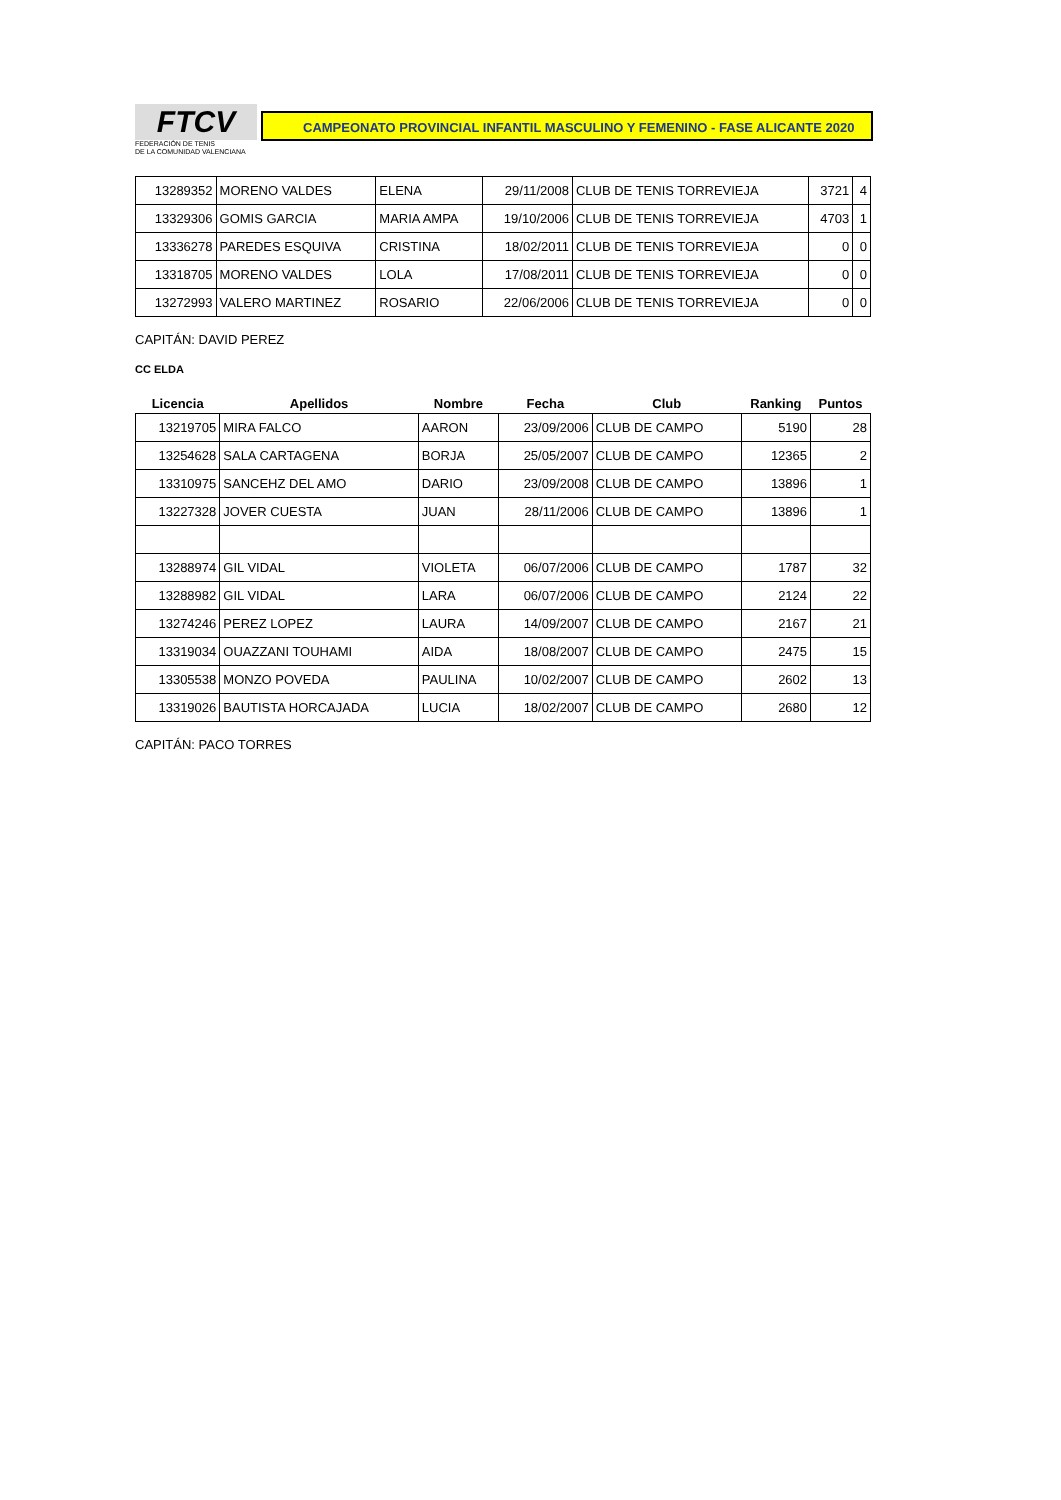FTCV
FEDERACIÓN DE TENIS
DE LA COMUNIDAD VALENCIANA
CAMPEONATO PROVINCIAL INFANTIL MASCULINO Y FEMENINO - FASE ALICANTE 2020
| 13289352 | MORENO VALDES | ELENA | 29/11/2008 | CLUB DE TENIS TORREVIEJA | 3721 | 4 |
| 13329306 | GOMIS GARCIA | MARIA AMPA | 19/10/2006 | CLUB DE TENIS TORREVIEJA | 4703 | 1 |
| 13336278 | PAREDES ESQUIVA | CRISTINA | 18/02/2011 | CLUB DE TENIS TORREVIEJA | 0 | 0 |
| 13318705 | MORENO VALDES | LOLA | 17/08/2011 | CLUB DE TENIS TORREVIEJA | 0 | 0 |
| 13272993 | VALERO MARTINEZ | ROSARIO | 22/06/2006 | CLUB DE TENIS TORREVIEJA | 0 | 0 |
CAPITÁN: DAVID PEREZ
CC ELDA
| Licencia | Apellidos | Nombre | Fecha | Club | Ranking | Puntos |
| --- | --- | --- | --- | --- | --- | --- |
| 13219705 | MIRA FALCO | AARON | 23/09/2006 | CLUB DE CAMPO | 5190 | 28 |
| 13254628 | SALA CARTAGENA | BORJA | 25/05/2007 | CLUB DE CAMPO | 12365 | 2 |
| 13310975 | SANCEHZ DEL AMO | DARIO | 23/09/2008 | CLUB DE CAMPO | 13896 | 1 |
| 13227328 | JOVER CUESTA | JUAN | 28/11/2006 | CLUB DE CAMPO | 13896 | 1 |
| 13288974 | GIL VIDAL | VIOLETA | 06/07/2006 | CLUB DE CAMPO | 1787 | 32 |
| 13288982 | GIL VIDAL | LARA | 06/07/2006 | CLUB DE CAMPO | 2124 | 22 |
| 13274246 | PEREZ LOPEZ | LAURA | 14/09/2007 | CLUB DE CAMPO | 2167 | 21 |
| 13319034 | OUAZZANI TOUHAMI | AIDA | 18/08/2007 | CLUB DE CAMPO | 2475 | 15 |
| 13305538 | MONZO POVEDA | PAULINA | 10/02/2007 | CLUB DE CAMPO | 2602 | 13 |
| 13319026 | BAUTISTA HORCAJADA | LUCIA | 18/02/2007 | CLUB DE CAMPO | 2680 | 12 |
CAPITÁN: PACO TORRES